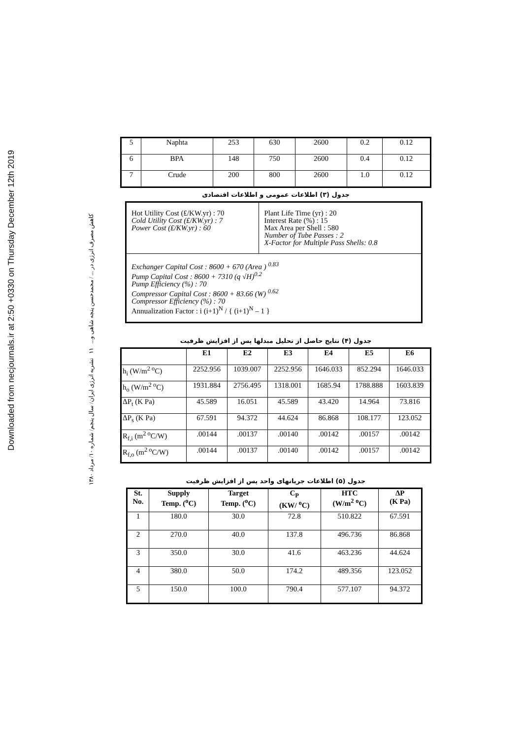Downloaded from necjournals.ir at 2:50 +0330 on Thursday December 12th 2019
کاهش مصرف انرژی در ... / محمدحسن پنجه شاهی و... ۱۱ نشریه انرژی ایران/ سال پنجم/ شماره ۱۰/ مرداد ۱۳۸۰
| 5 | Naphta | 253 | 630 | 2600 | 0.2 | 0.12 |
| 6 | BPA | 148 | 750 | 2600 | 0.4 | 0.12 |
| 7 | Crude | 200 | 800 | 2600 | 1.0 | 0.12 |
جدول (۳) اطلاعات عمومی و اطلاعات اقتصادی
| Hot Utility Cost (₤/KW.yr) : 70 Cold Utility Cost (₤/KW.yr) : 7 Power Cost (₤/KW.yr) : 60 | Plant Life Time (yr) : 20 Interest Rate (%) : 15 Max Area per Shell : 580 Number of Tube Passes : 2 X-Factor for Multiple Pass Shells: 0.8 |
| Exchanger Capital Cost : 8600 + 670 (Area ) <sup>0.83</sup> Pump Capital Cost : 8600 + 7310 (q √H)<sup>0.2</sup> Pump Efficiency (%) : 70 Compressor Capital Cost : 8600 + 83.66 (W) <sup>0.62</sup> Compressor Efficiency (%) : 70 Annualization Factor : i (i+1)<sup>N</sup> / { (i+1)<sup>N</sup> – 1 } | |
جدول (۴) نتایج حاصل از تحلیل مبدلها پس از افزایش ظرفیت
| | E1 | E2 | E3 | E4 | E5 | E6 |
| --- | --- | --- | --- | --- | --- | --- |
| h<sub>i</sub> (W/m<sup>2 o</sup>C) | 2252.956 | 1039.007 | 2252.956 | 1646.033 | 852.294 | 1646.033 |
| h<sub>o</sub> (W/m<sup>2 o</sup>C) | 1931.884 | 2756.495 | 1318.001 | 1685.94 | 1788.888 | 1603.839 |
| ΔP<sub>t</sub> (K Pa) | 45.589 | 16.051 | 45.589 | 43.420 | 14.964 | 73.816 |
| ΔP<sub>s</sub> (K Pa) | 67.591 | 94.372 | 44.624 | 86.868 | 108.177 | 123.052 |
| R<sub>f,i</sub> (m<sup>2 o</sup>C/W) | .00144 | .00137 | .00140 | .00142 | .00157 | .00142 |
| R<sub>f,o</sub> (m<sup>2 o</sup>C/W) | .00144 | .00137 | .00140 | .00142 | .00157 | .00142 |
جدول (۵) اطلاعات جریانهای واحد پس از افزایش ظرفیت
| St. No. | Supply Temp. (<sup>o</sup>C) | Target Temp. (<sup>o</sup>C) | C<sub>P</sub> (KW/ <sup>o</sup>C) | HTC (W/m<sup>2</sup> <sup>o</sup>C) | ΔP (K Pa) |
| --- | --- | --- | --- | --- | --- |
| 1 | 180.0 | 30.0 | 72.8 | 510.822 | 67.591 |
| 2 | 270.0 | 40.0 | 137.8 | 496.736 | 86.868 |
| 3 | 350.0 | 30.0 | 41.6 | 463.236 | 44.624 |
| 4 | 380.0 | 50.0 | 174.2 | 489.356 | 123.052 |
| 5 | 150.0 | 100.0 | 790.4 | 577.107 | 94.372 |